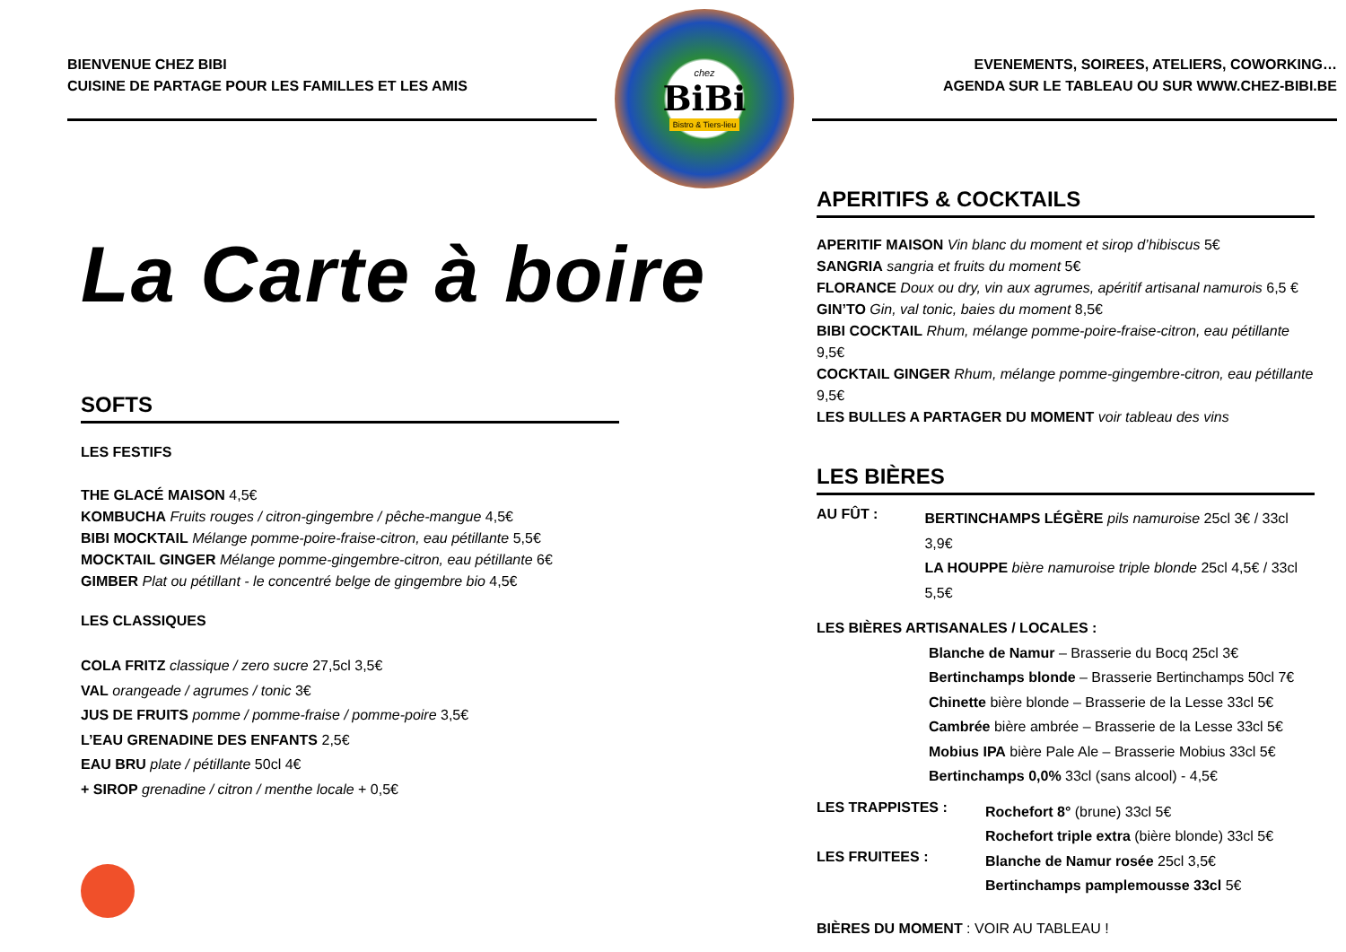BIENVENUE CHEZ BIBI
CUISINE DE PARTAGE POUR LES FAMILLES ET LES AMIS
chez
BiBi
Bistro & Tiers-lieu
EVENEMENTS, SOIREES, ATELIERS, COWORKING…
AGENDA SUR LE TABLEAU OU SUR WWW.CHEZ-BIBI.BE
La Carte à boire
SOFTS
LES FESTIFS
THE GLACÉ MAISON 4,5€
KOMBUCHA Fruits rouges / citron-gingembre / pêche-mangue 4,5€
BIBI MOCKTAIL Mélange pomme-poire-fraise-citron, eau pétillante 5,5€
MOCKTAIL GINGER Mélange pomme-gingembre-citron, eau pétillante 6€
GIMBER Plat ou pétillant - le concentré belge de gingembre bio 4,5€
LES CLASSIQUES
COLA FRITZ classique / zero sucre 27,5cl 3,5€
VAL orangeade / agrumes / tonic 3€
JUS DE FRUITS pomme / pomme-fraise / pomme-poire 3,5€
L’EAU GRENADINE DES ENFANTS 2,5€
EAU BRU plate / pétillante 50cl 4€
+ SIROP grenadine / citron / menthe locale + 0,5€
APERITIFS & COCKTAILS
APERITIF MAISON Vin blanc du moment et sirop d’hibiscus 5€
SANGRIA sangria et fruits du moment 5€
FLORANCE Doux ou dry, vin aux agrumes, apéritif artisanal namurois 6,5 €
GIN’TO Gin, val tonic, baies du moment 8,5€
BIBI COCKTAIL Rhum, mélange pomme-poire-fraise-citron, eau pétillante 9,5€
COCKTAIL GINGER Rhum, mélange pomme-gingembre-citron, eau pétillante 9,5€
LES BULLES A PARTAGER DU MOMENT voir tableau des vins
LES BIÈRES
AU FÛT :
BERTINCHAMPS LÉGÈRE pils namuroise 25cl 3€ / 33cl 3,9€
LA HOUPPE bière namuroise triple blonde 25cl 4,5€ / 33cl 5,5€
LES BIÈRES ARTISANALES / LOCALES :
Blanche de Namur – Brasserie du Bocq 25cl 3€
Bertinchamps blonde – Brasserie Bertinchamps 50cl 7€
Chinette bière blonde – Brasserie de la Lesse 33cl 5€
Cambrée bière ambrée – Brasserie de la Lesse 33cl 5€
Mobius IPA bière Pale Ale – Brasserie Mobius 33cl 5€
Bertinchamps 0,0% 33cl (sans alcool) - 4,5€
LES TRAPPISTES :
Rochefort 8° (brune) 33cl 5€
Rochefort triple extra (bière blonde) 33cl 5€
LES FRUITEES :
Blanche de Namur rosée 25cl 3,5€
Bertinchamps pamplemousse 33cl 5€
BIÈRES DU MOMENT : VOIR AU TABLEAU !